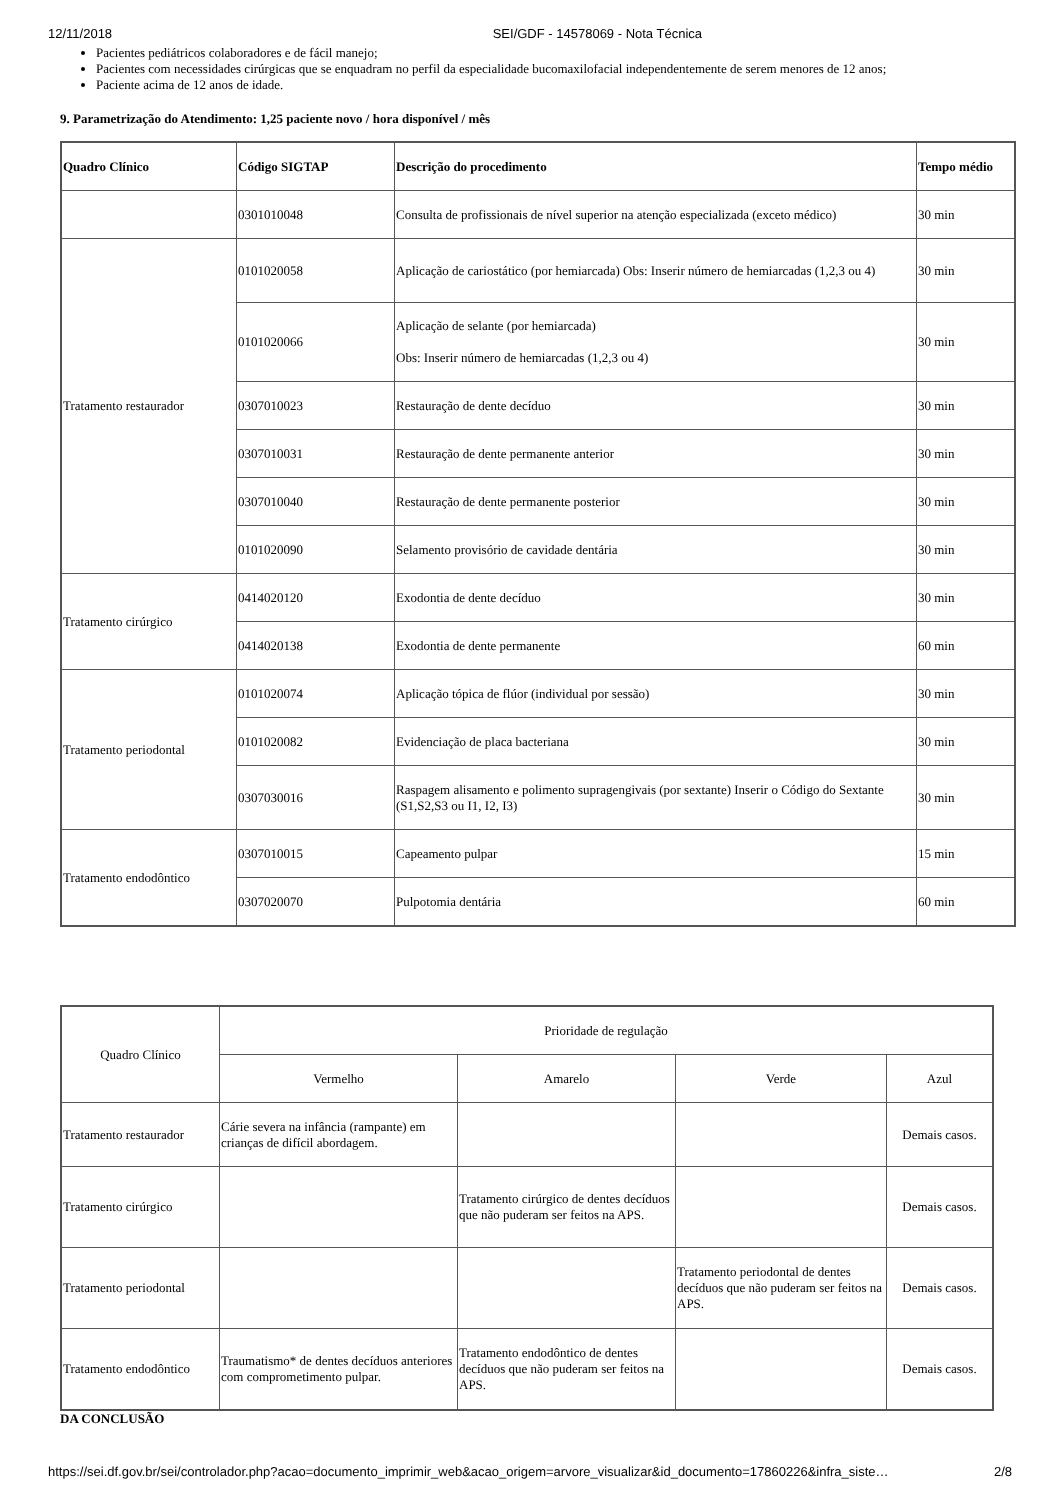12/11/2018 SEI/GDF - 14578069 - Nota Técnica
Pacientes pediátricos colaboradores e de fácil manejo;
Pacientes com necessidades cirúrgicas que se enquadram no perfil da especialidade bucomaxilofacial independentemente de serem menores de 12 anos;
Paciente acima de 12 anos de idade.
9. Parametrização do Atendimento: 1,25 paciente novo / hora disponível / mês
| Quadro Clínico | Código SIGTAP | Descrição do procedimento | Tempo médio |
| --- | --- | --- | --- |
| | 0301010048 | Consulta de profissionais de nível superior na atenção especializada (exceto médico) | 30 min |
| Tratamento restaurador | 0101020058 | Aplicação de cariostático (por hemiarcada) Obs: Inserir número de hemiarcadas (1,2,3 ou 4) | 30 min |
| | 0101020066 | Aplicação de selante (por hemiarcada) Obs: Inserir número de hemiarcadas (1,2,3 ou 4) | 30 min |
| | 0307010023 | Restauração de dente decíduo | 30 min |
| | 0307010031 | Restauração de dente permanente anterior | 30 min |
| | 0307010040 | Restauração de dente permanente posterior | 30 min |
| | 0101020090 | Selamento provisório de cavidade dentária | 30 min |
| Tratamento cirúrgico | 0414020120 | Exodontia de dente decíduo | 30 min |
| | 0414020138 | Exodontia de dente permanente | 60 min |
| Tratamento periodontal | 0101020074 | Aplicação tópica de flúor (individual por sessão) | 30 min |
| | 0101020082 | Evidenciação de placa bacteriana | 30 min |
| | 0307030016 | Raspagem alisamento e polimento supragengivais (por sextante) Inserir o Código do Sextante (S1,S2,S3 ou I1, I2, I3) | 30 min |
| Tratamento endodôntico | 0307010015 | Capeamento pulpar | 15 min |
| | 0307020070 | Pulpotomia dentária | 60 min |
| Quadro Clínico | Prioridade de regulação | | | |
| | Vermelho | Amarelo | Verde | Azul |
| Tratamento restaurador | Cárie severa na infância (rampante) em crianças de difícil abordagem. | | | Demais casos. |
| Tratamento cirúrgico | | Tratamento cirúrgico de dentes decíduos que não puderam ser feitos na APS. | | Demais casos. |
| Tratamento periodontal | | | Tratamento periodontal de dentes decíduos que não puderam ser feitos na APS. | Demais casos. |
| Tratamento endodôntico | Traumatismo* de dentes decíduos anteriores com comprometimento pulpar. | Tratamento endodôntico de dentes decíduos que não puderam ser feitos na APS. | | Demais casos. |
DA CONCLUSÃO
https://sei.df.gov.br/sei/controlador.php?acao=documento_imprimir_web&acao_origem=arvore_visualizar&id_documento=17860226&infra_siste… 2/8